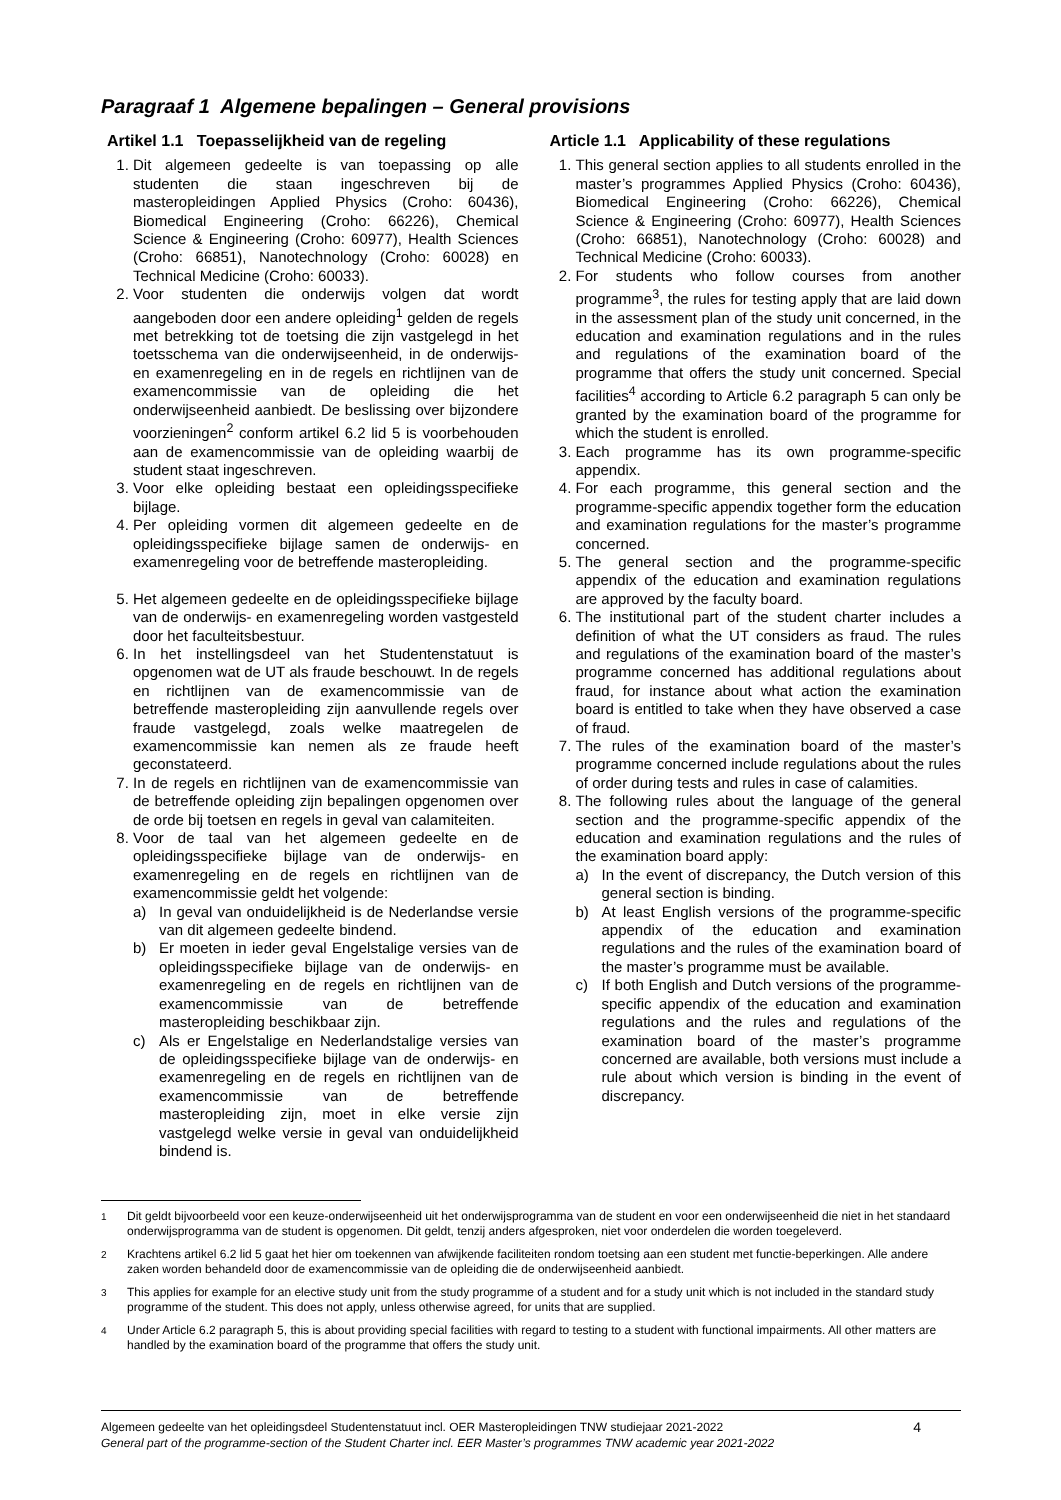Paragraaf 1 Algemene bepalingen – General provisions
Artikel 1.1 Toepasselijkheid van de regeling
1. Dit algemeen gedeelte is van toepassing op alle studenten die staan ingeschreven bij de masteropleidingen Applied Physics (Croho: 60436), Biomedical Engineering (Croho: 66226), Chemical Science & Engineering (Croho: 60977), Health Sciences (Croho: 66851), Nanotechnology (Croho: 60028) en Technical Medicine (Croho: 60033).
2. Voor studenten die onderwijs volgen dat wordt aangeboden door een andere opleiding<sup>1</sup> gelden de regels met betrekking tot de toetsing die zijn vastgelegd in het toetsschema van die onderwijseenheid, in de onderwijs- en examenregeling en in de regels en richtlijnen van de examencommissie van de opleiding die het onderwijseenheid aanbiedt. De beslissing over bijzondere voorzieningen<sup>2</sup> conform artikel 6.2 lid 5 is voorbehouden aan de examencommissie van de opleiding waarbij de student staat ingeschreven.
3. Voor elke opleiding bestaat een opleidingsspecifieke bijlage.
4. Per opleiding vormen dit algemeen gedeelte en de opleidingsspecifieke bijlage samen de onderwijs- en examenregeling voor de betreffende masteropleiding.
5. Het algemeen gedeelte en de opleidingsspecifieke bijlage van de onderwijs- en examenregeling worden vastgesteld door het faculteitsbestuur.
6. In het instellingsdeel van het Studentenstatuut is opgenomen wat de UT als fraude beschouwt. In de regels en richtlijnen van de examencommissie van de betreffende masteropleiding zijn aanvullende regels over fraude vastgelegd, zoals welke maatregelen de examencommissie kan nemen als ze fraude heeft geconstateerd.
7. In de regels en richtlijnen van de examencommissie van de betreffende opleiding zijn bepalingen opgenomen over de orde bij toetsen en regels in geval van calamiteiten.
8. Voor de taal van het algemeen gedeelte en de opleidingsspecifieke bijlage van de onderwijs- en examenregeling en de regels en richtlijnen van de examencommissie geldt het volgende:
a) In geval van onduidelijkheid is de Nederlandse versie van dit algemeen gedeelte bindend.
b) Er moeten in ieder geval Engelstalige versies van de opleidingsspecifieke bijlage van de onderwijs- en examenregeling en de regels en richtlijnen van de examencommissie van de betreffende masteropleiding beschikbaar zijn.
c) Als er Engelstalige en Nederlandstalige versies van de opleidingsspecifieke bijlage van de onderwijs- en examenregeling en de regels en richtlijnen van de examencommissie van de betreffende masteropleiding zijn, moet in elke versie zijn vastgelegd welke versie in geval van onduidelijkheid bindend is.
Article 1.1 Applicability of these regulations
1. This general section applies to all students enrolled in the master’s programmes Applied Physics (Croho: 60436), Biomedical Engineering (Croho: 66226), Chemical Science & Engineering (Croho: 60977), Health Sciences (Croho: 66851), Nanotechnology (Croho: 60028) and Technical Medicine (Croho: 60033).
2. For students who follow courses from another programme<sup>3</sup>, the rules for testing apply that are laid down in the assessment plan of the study unit concerned, in the education and examination regulations and in the rules and regulations of the examination board of the programme that offers the study unit concerned. Special facilities<sup>4</sup> according to Article 6.2 paragraph 5 can only be granted by the examination board of the programme for which the student is enrolled.
3. Each programme has its own programme-specific appendix.
4. For each programme, this general section and the programme-specific appendix together form the education and examination regulations for the master’s programme concerned.
5. The general section and the programme-specific appendix of the education and examination regulations are approved by the faculty board.
6. The institutional part of the student charter includes a definition of what the UT considers as fraud. The rules and regulations of the examination board of the master’s programme concerned has additional regulations about fraud, for instance about what action the examination board is entitled to take when they have observed a case of fraud.
7. The rules of the examination board of the master’s programme concerned include regulations about the rules of order during tests and rules in case of calamities.
8. The following rules about the language of the general section and the programme-specific appendix of the education and examination regulations and the rules of the examination board apply:
a) In the event of discrepancy, the Dutch version of this general section is binding.
b) At least English versions of the programme-specific appendix of the education and examination regulations and the rules of the examination board of the master’s programme must be available.
c) If both English and Dutch versions of the programme-specific appendix of the education and examination regulations and the rules and regulations of the examination board of the master’s programme concerned are available, both versions must include a rule about which version is binding in the event of discrepancy.
<sup>1</sup> Dit geldt bijvoorbeeld voor een keuze-onderwijseenheid uit het onderwijsprogramma van de student en voor een onderwijseenheid die niet in het standaard onderwijsprogramma van de student is opgenomen. Dit geldt, tenzij anders afgesproken, niet voor onderdelen die worden toegeleverd.
<sup>2</sup> Krachtens artikel 6.2 lid 5 gaat het hier om toekennen van afwijkende faciliteiten rondom toetsing aan een student met functie-beperkingen. Alle andere zaken worden behandeld door de examencommissie van de opleiding die de onderwijseenheid aanbiedt.
<sup>3</sup> This applies for example for an elective study unit from the study programme of a student and for a study unit which is not included in the standard study programme of the student. This does not apply, unless otherwise agreed, for units that are supplied.
<sup>4</sup> Under Article 6.2 paragraph 5, this is about providing special facilities with regard to testing to a student with functional impairments. All other matters are handled by the examination board of the programme that offers the study unit.
Algemeen gedeelte van het opleidingsdeel Studentenstatuut incl. OER Masteropleidingen TNW studiejaar 2021-2022
General part of the programme-section of the Student Charter incl. EER Master’s programmes TNW academic year 2021-2022
4